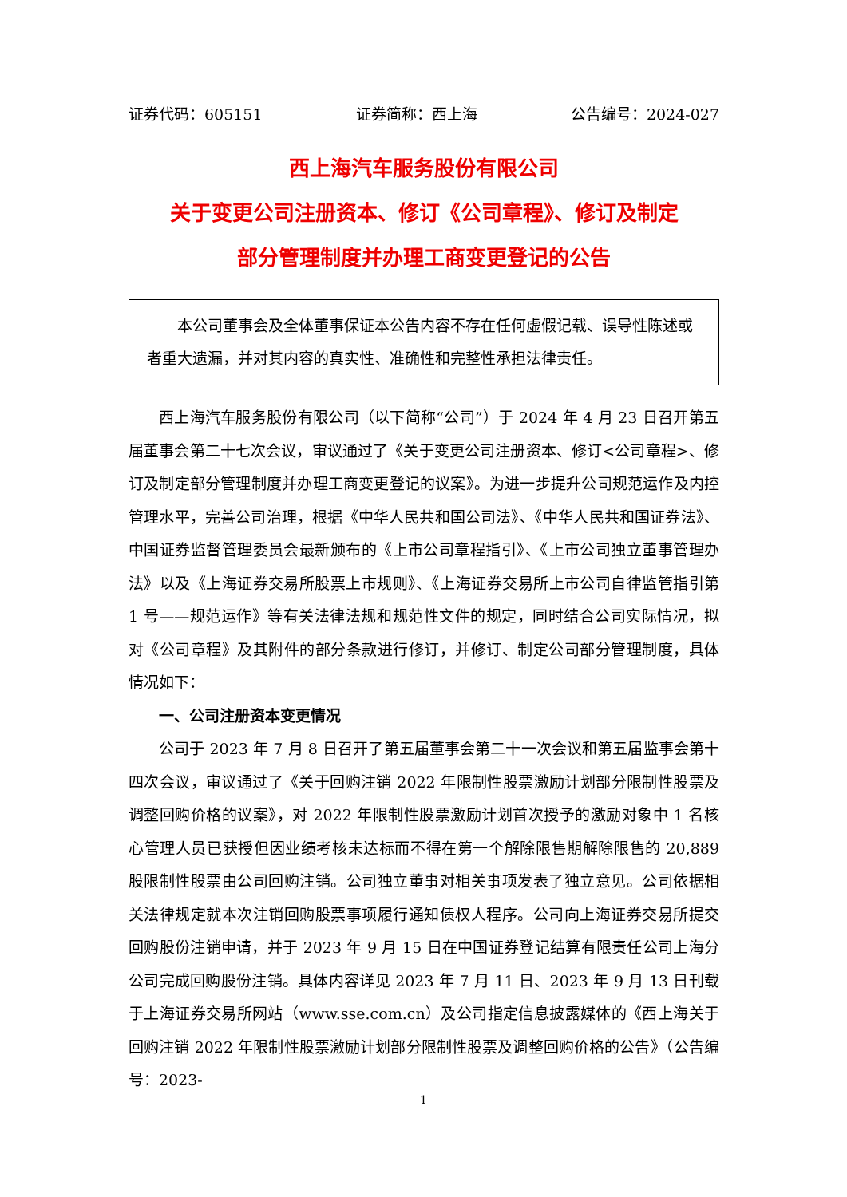证券代码：605151 证券简称：西上海 公告编号：2024-027
西上海汽车服务股份有限公司
关于变更公司注册资本、修订《公司章程》、修订及制定
部分管理制度并办理工商变更登记的公告
本公司董事会及全体董事保证本公告内容不存在任何虚假记载、误导性陈述或者重大遗漏，并对其内容的真实性、准确性和完整性承担法律责任。
西上海汽车服务股份有限公司（以下简称“公司”）于 2024 年 4 月 23 日召开第五届董事会第二十七次会议，审议通过了《关于变更公司注册资本、修订<公司章程>、修订及制定部分管理制度并办理工商变更登记的议案》。为进一步提升公司规范运作及内控管理水平，完善公司治理，根据《中华人民共和国公司法》、《中华人民共和国证券法》、中国证券监督管理委员会最新颁布的《上市公司章程指引》、《上市公司独立董事管理办法》以及《上海证券交易所股票上市规则》、《上海证券交易所上市公司自律监管指引第 1 号——规范运作》等有关法律法规和规范性文件的规定，同时结合公司实际情况，拟对《公司章程》及其附件的部分条款进行修订，并修订、制定公司部分管理制度，具体情况如下：
一、公司注册资本变更情况
公司于 2023 年 7 月 8 日召开了第五届董事会第二十一次会议和第五届监事会第十四次会议，审议通过了《关于回购注销 2022 年限制性股票激励计划部分限制性股票及调整回购价格的议案》，对 2022 年限制性股票激励计划首次授予的激励对象中 1 名核心管理人员已获授但因业绩考核未达标而不得在第一个解除限售期解除限售的 20,889 股限制性股票由公司回购注销。公司独立董事对相关事项发表了独立意见。公司依据相关法律规定就本次注销回购股票事项履行通知债权人程序。公司向上海证券交易所提交回购股份注销申请，并于 2023 年 9 月 15 日在中国证券登记结算有限责任公司上海分公司完成回购股份注销。具体内容详见 2023 年 7 月 11 日、2023 年 9 月 13 日刊载于上海证券交易所网站（www.sse.com.cn）及公司指定信息披露媒体的《西上海关于回购注销 2022 年限制性股票激励计划部分限制性股票及调整回购价格的公告》（公告编号：2023-
1